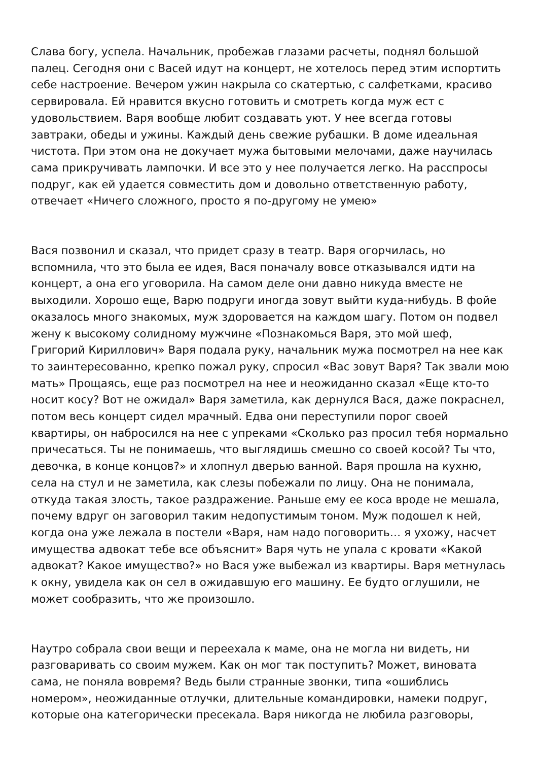Слава богу, успела. Начальник, пробежав глазами расчеты, поднял большой палец. Сегодня они с Васей идут на концерт, не хотелось перед этим испортить себе настроение. Вечером ужин накрыла со скатертью, с салфетками, красиво сервировала. Ей нравится вкусно готовить и смотреть когда муж ест с удовольствием. Варя вообще любит создавать уют. У нее всегда готовы завтраки, обеды и ужины. Каждый день свежие рубашки. В доме идеальная чистота. При этом она не докучает мужа бытовыми мелочами, даже научилась сама прикручивать лампочки. И все это у нее получается легко. На расспросы подруг, как ей удается совместить дом и довольно ответственную работу, отвечает «Ничего сложного, просто я по-другому не умею»
Вася позвонил и сказал, что придет сразу в театр. Варя огорчилась, но вспомнила, что это была ее идея, Вася поначалу вовсе отказывался идти на концерт, а она его уговорила. На самом деле они давно никуда вместе не выходили. Хорошо еще, Варю подруги иногда зовут выйти куда-нибудь. В фойе оказалось много знакомых, муж здоровается на каждом шагу. Потом он подвел жену к высокому солидному мужчине «Познакомься Варя, это мой шеф, Григорий Кириллович» Варя подала руку, начальник мужа посмотрел на нее как то заинтересованно, крепко пожал руку, спросил «Вас зовут Варя? Так звали мою мать» Прощаясь, еще раз посмотрел на нее и неожиданно сказал «Еще кто-то носит косу? Вот не ожидал» Варя заметила, как дернулся Вася, даже покраснел, потом весь концерт сидел мрачный. Едва они переступили порог своей квартиры, он набросился на нее с упреками «Сколько раз просил тебя нормально причесаться. Ты не понимаешь, что выглядишь смешно со своей косой? Ты что, девочка, в конце концов?» и хлопнул дверью ванной. Варя прошла на кухню, села на стул и не заметила, как слезы побежали по лицу. Она не понимала, откуда такая злость, такое раздражение. Раньше ему ее коса вроде не мешала, почему вдруг он заговорил таким недопустимым тоном. Муж подошел к ней, когда она уже лежала в постели «Варя, нам надо поговорить… я ухожу, насчет имущества адвокат тебе все объяснит» Варя чуть не упала с кровати «Какой адвокат? Какое имущество?» но Вася уже выбежал из квартиры. Варя метнулась к окну, увидела как он сел в ожидавшую его машину. Ее будто оглушили, не может сообразить, что же произошло.
Наутро собрала свои вещи и переехала к маме, она не могла ни видеть, ни разговаривать со своим мужем. Как он мог так поступить? Может, виновата сама, не поняла вовремя? Ведь были странные звонки, типа «ошиблись номером», неожиданные отлучки, длительные командировки, намеки подруг, которые она категорически пресекала. Варя никогда не любила разговоры,